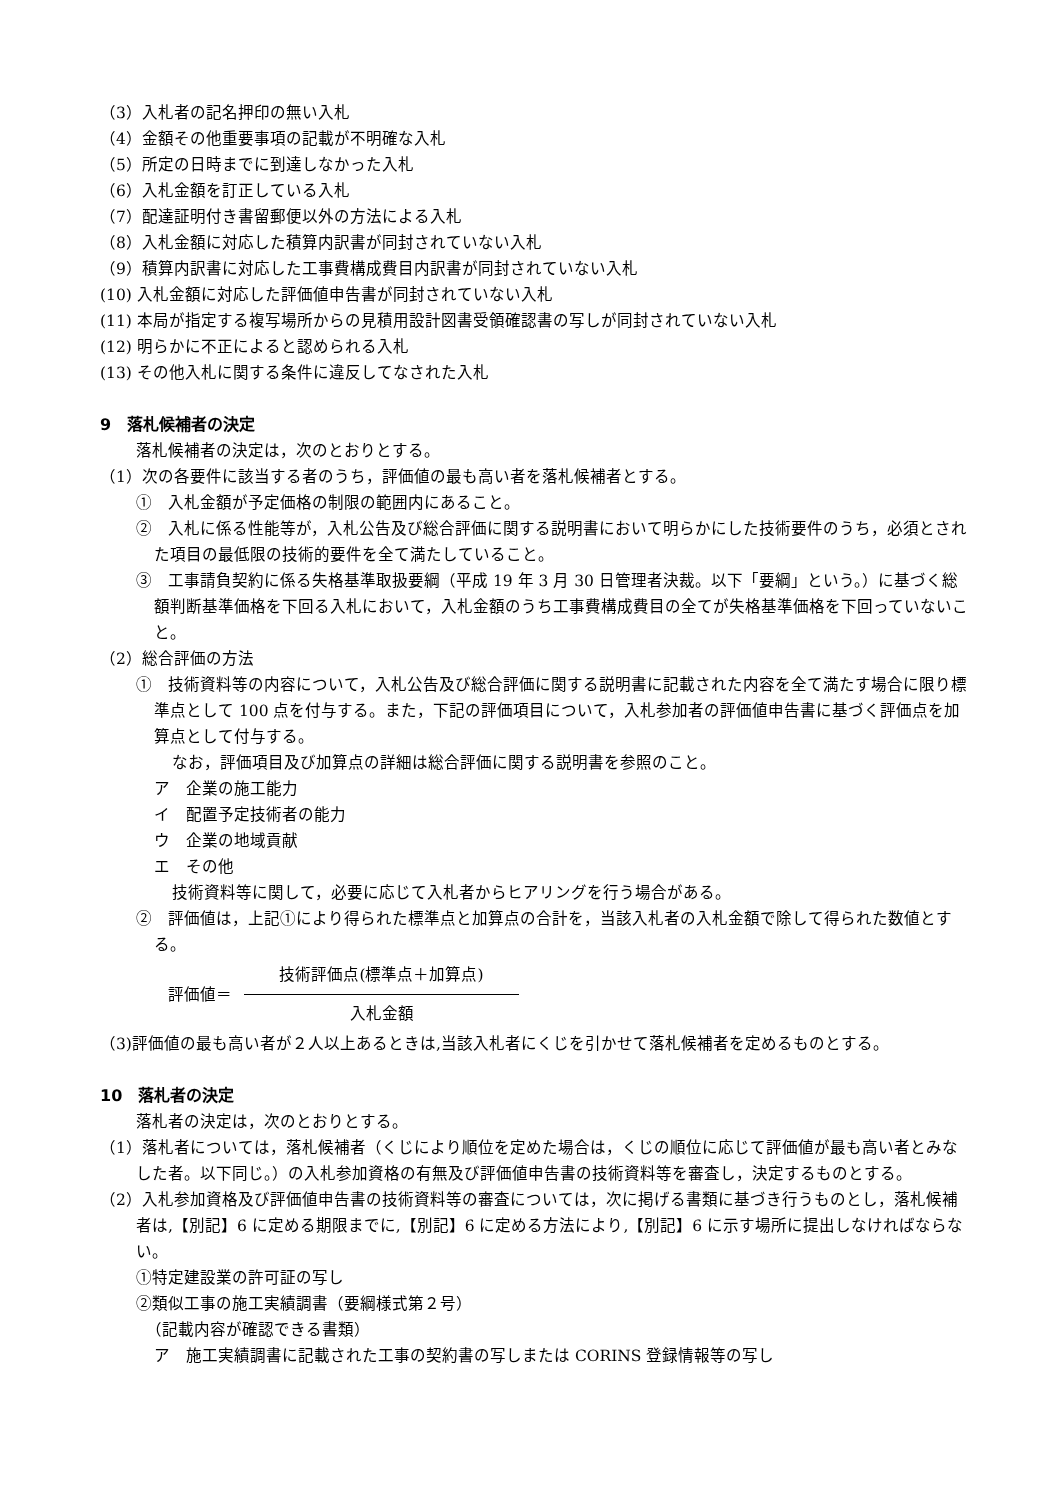（3）入札者の記名押印の無い入札
（4）金額その他重要事項の記載が不明確な入札
（5）所定の日時までに到達しなかった入札
（6）入札金額を訂正している入札
（7）配達証明付き書留郵便以外の方法による入札
（8）入札金額に対応した積算内訳書が同封されていない入札
（9）積算内訳書に対応した工事費構成費目内訳書が同封されていない入札
(10) 入札金額に対応した評価値申告書が同封されていない入札
(11) 本局が指定する複写場所からの見積用設計図書受領確認書の写しが同封されていない入札
(12) 明らかに不正によると認められる入札
(13) その他入札に関する条件に違反してなされた入札
9　落札候補者の決定
落札候補者の決定は，次のとおりとする。
（1）次の各要件に該当する者のうち，評価値の最も高い者を落札候補者とする。
①　入札金額が予定価格の制限の範囲内にあること。
②　入札に係る性能等が，入札公告及び総合評価に関する説明書において明らかにした技術要件のうち，必須とされた項目の最低限の技術的要件を全て満たしていること。
③　工事請負契約に係る失格基準取扱要綱（平成 19 年 3 月 30 日管理者決裁。以下「要綱」という。）に基づく総額判断基準価格を下回る入札において，入札金額のうち工事費構成費目の全てが失格基準価格を下回っていないこと。
（2）総合評価の方法
①　技術資料等の内容について，入札公告及び総合評価に関する説明書に記載された内容を全て満たす場合に限り標準点として 100 点を付与する。また，下記の評価項目について，入札参加者の評価値申告書に基づく評価点を加算点として付与する。
なお，評価項目及び加算点の詳細は総合評価に関する説明書を参照のこと。
ア　企業の施工能力
イ　配置予定技術者の能力
ウ　企業の地域貢献
エ　その他
技術資料等に関して，必要に応じて入札者からヒアリングを行う場合がある。
②　評価値は，上記①により得られた標準点と加算点の合計を，当該入札者の入札金額で除して得られた数値とする。
評価値＝
技術評価点(標準点＋加算点)
入札金額
（3)評価値の最も高い者が２人以上あるときは,当該入札者にくじを引かせて落札候補者を定めるものとする。
10　落札者の決定
落札者の決定は，次のとおりとする。
（1）落札者については，落札候補者（くじにより順位を定めた場合は，くじの順位に応じて評価値が最も高い者とみなした者。以下同じ。）の入札参加資格の有無及び評価値申告書の技術資料等を審査し，決定するものとする。
（2）入札参加資格及び評価値申告書の技術資料等の審査については，次に掲げる書類に基づき行うものとし，落札候補者は,【別記】6 に定める期限までに,【別記】6 に定める方法により,【別記】6 に示す場所に提出しなければならない。
①特定建設業の許可証の写し
②類似工事の施工実績調書（要綱様式第２号）
（記載内容が確認できる書類）
ア　施工実績調書に記載された工事の契約書の写しまたは CORINS 登録情報等の写し